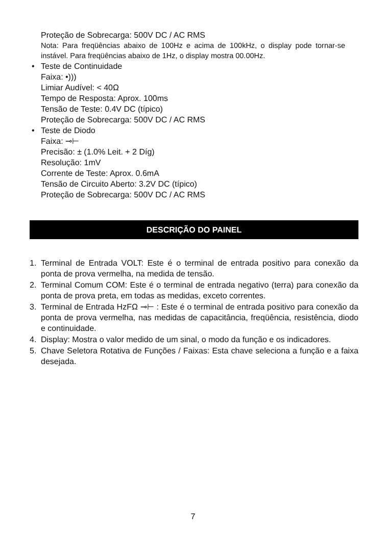Proteção de Sobrecarga: 500V DC / AC RMS
Nota: Para freqüências abaixo de 100Hz e acima de 100kHz, o display pode tornar-se instável. Para freqüências abaixo de 1Hz, o display mostra 00.00Hz.
• Teste de Continuidade
Faixa: •)))
Limiar Audível: < 40Ω
Tempo de Resposta: Aprox. 100ms
Tensão de Teste: 0.4V DC (típico)
Proteção de Sobrecarga: 500V DC / AC RMS
• Teste de Diodo
Faixa: ⊸⊢
Precisão: ± (1.0% Leit. + 2 Díg)
Resolução: 1mV
Corrente de Teste: Aprox. 0.6mA
Tensão de Circuito Aberto: 3.2V DC (típico)
Proteção de Sobrecarga: 500V DC / AC RMS
DESCRIÇÃO DO PAINEL
1. Terminal de Entrada VOLT: Este é o terminal de entrada positivo para conexão da ponta de prova vermelha, na medida de tensão.
2. Terminal Comum COM: Este é o terminal de entrada negativo (terra) para conexão da ponta de prova preta, em todas as medidas, exceto correntes.
3. Terminal de Entrada HzFΩ ⊸⊢ : Este é o terminal de entrada positivo para conexão da ponta de prova vermelha, nas medidas de capacitância, freqüência, resistência, diodo e continuidade.
4. Display: Mostra o valor medido de um sinal, o modo da função e os indicadores.
5. Chave Seletora Rotativa de Funções / Faixas: Esta chave seleciona a função e a faixa desejada.
7